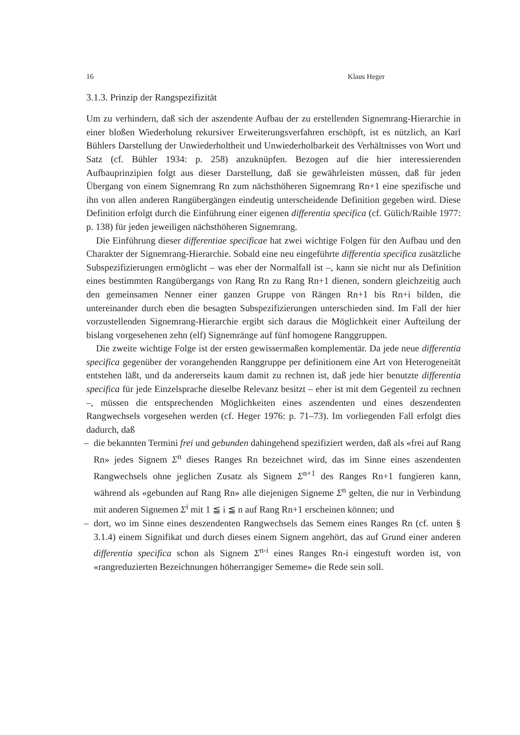16 Klaus Heger
3.1.3. Prinzip der Rangspezifizität
Um zu verhindern, daß sich der aszendente Aufbau der zu erstellenden Signemrang-Hierarchie in einer bloßen Wiederholung rekursiver Erweiterungsverfahren erschöpft, ist es nützlich, an Karl Bühlers Darstellung der Unwiederholtheit und Unwiederholbarkeit des Verhältnisses von Wort und Satz (cf. Bühler 1934: p. 258) anzuknüpfen. Bezogen auf die hier interessierenden Aufbauprinzipien folgt aus dieser Darstellung, daß sie gewährleisten müssen, daß für jeden Übergang von einem Signemrang Rn zum nächsthöheren Signemrang Rn+1 eine spezifische und ihn von allen anderen Rangübergängen eindeutig unterscheidende Definition gegeben wird. Diese Definition erfolgt durch die Einführung einer eigenen differentia specifica (cf. Gülich/Raible 1977: p. 138) für jeden jeweiligen nächsthöheren Signemrang.
Die Einführung dieser differentiae specificae hat zwei wichtige Folgen für den Aufbau und den Charakter der Signemrang-Hierarchie. Sobald eine neu eingeführte differentia specifica zusätzliche Subspezifizierungen ermöglicht – was eher der Normalfall ist –, kann sie nicht nur als Definition eines bestimmten Rangübergangs von Rang Rn zu Rang Rn+1 dienen, sondern gleichzeitig auch den gemeinsamen Nenner einer ganzen Gruppe von Rängen Rn+1 bis Rn+i bilden, die untereinander durch eben die besagten Subspezifizierungen unterschieden sind. Im Fall der hier vorzustellenden Signemrang-Hierarchie ergibt sich daraus die Möglichkeit einer Aufteilung der bislang vorgesehenen zehn (elf) Signemränge auf fünf homogene Ranggruppen.
Die zweite wichtige Folge ist der ersten gewissermaßen komplementär. Da jede neue differentia specifica gegenüber der vorangehenden Ranggruppe per definitionem eine Art von Heterogeneität entstehen läßt, und da andererseits kaum damit zu rechnen ist, daß jede hier benutzte differentia specifica für jede Einzelsprache dieselbe Relevanz besitzt – eher ist mit dem Gegenteil zu rechnen –, müssen die entsprechenden Möglichkeiten eines aszendenten und eines deszendenten Rangwechsels vorgesehen werden (cf. Heger 1976: p. 71–73). Im vorliegenden Fall erfolgt dies dadurch, daß
– die bekannten Termini frei und gebunden dahingehend spezifiziert werden, daß als «frei auf Rang Rn» jedes Signem Σ<sup>n</sup> dieses Ranges Rn bezeichnet wird, das im Sinne eines aszendenten Rangwechsels ohne jeglichen Zusatz als Signem Σ<sup>n+1</sup> des Ranges Rn+1 fungieren kann, während als «gebunden auf Rang Rn» alle diejenigen Signeme Σ<sup>n</sup> gelten, die nur in Verbindung mit anderen Signemen Σ<sup>i</sup> mit 1 ≦ i ≦ n auf Rang Rn+1 erscheinen können; und
– dort, wo im Sinne eines deszendenten Rangwechsels das Semem eines Ranges Rn (cf. unten § 3.1.4) einem Signifikat und durch dieses einem Signem angehört, das auf Grund einer anderen differentia specifica schon als Signem Σ<sup>n-i</sup> eines Ranges Rn-i eingestuft worden ist, von «rangreduzierten Bezeichnungen höherrangiger Sememe» die Rede sein soll.